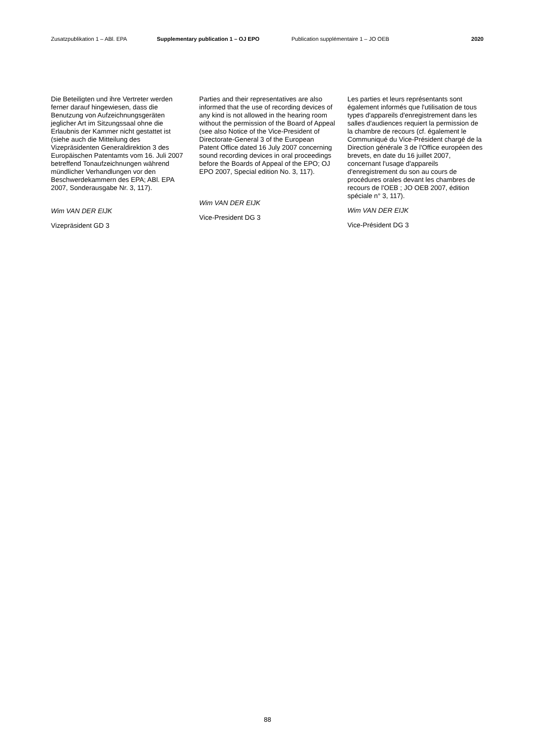Zusatzpublikation 1 – ABl. EPA Supplementary publication 1 – OJ EPO Publication supplémentaire 1 – JO OEB 2020
Die Beteiligten und ihre Vertreter werden ferner darauf hingewiesen, dass die Benutzung von Aufzeichnungsgeräten jeglicher Art im Sitzungssaal ohne die Erlaubnis der Kammer nicht gestattet ist (siehe auch die Mitteilung des Vizepräsidenten Generaldirektion 3 des Europäischen Patentamts vom 16. Juli 2007 betreffend Tonaufzeichnungen während mündlicher Verhandlungen vor den Beschwerdekammern des EPA; ABl. EPA 2007, Sonderausgabe Nr. 3, 117).
Wim VAN DER EIJK
Vizepräsident GD 3
Parties and their representatives are also informed that the use of recording devices of any kind is not allowed in the hearing room without the permission of the Board of Appeal (see also Notice of the Vice-President of Directorate-General 3 of the European Patent Office dated 16 July 2007 concerning sound recording devices in oral proceedings before the Boards of Appeal of the EPO; OJ EPO 2007, Special edition No. 3, 117).
Wim VAN DER EIJK
Vice-President DG 3
Les parties et leurs représentants sont également informés que l'utilisation de tous types d'appareils d'enregistrement dans les salles d'audiences requiert la permission de la chambre de recours (cf. également le Communiqué du Vice-Président chargé de la Direction générale 3 de l'Office européen des brevets, en date du 16 juillet 2007, concernant l'usage d'appareils d'enregistrement du son au cours de procédures orales devant les chambres de recours de l'OEB ; JO OEB 2007, édition spéciale n° 3, 117).
Wim VAN DER EIJK
Vice-Président DG 3
88